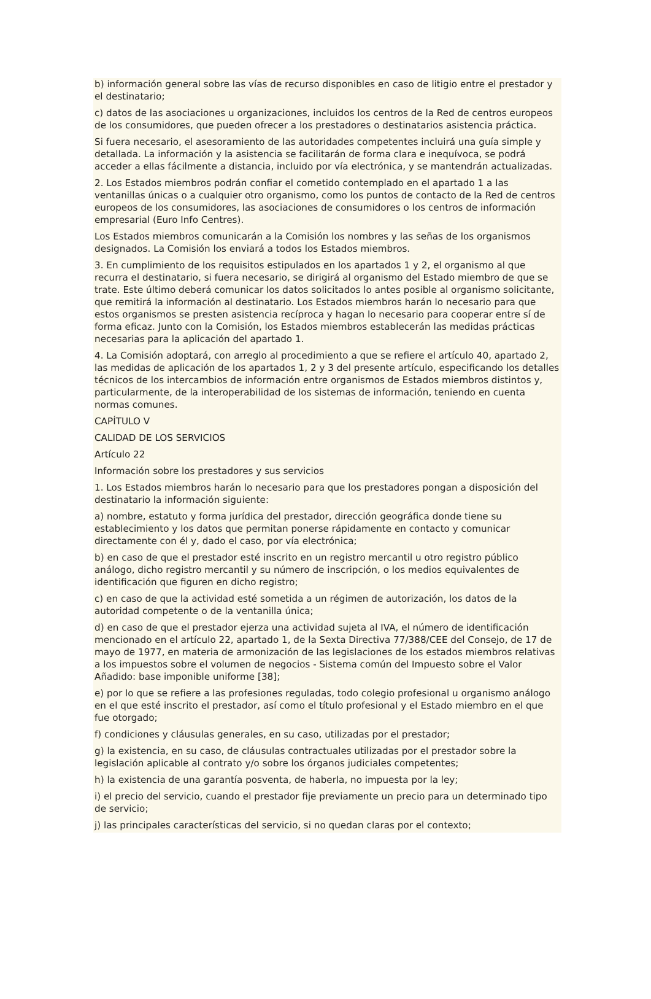b) información general sobre las vías de recurso disponibles en caso de litigio entre el prestador y el destinatario;
c) datos de las asociaciones u organizaciones, incluidos los centros de la Red de centros europeos de los consumidores, que pueden ofrecer a los prestadores o destinatarios asistencia práctica.
Si fuera necesario, el asesoramiento de las autoridades competentes incluirá una guía simple y detallada. La información y la asistencia se facilitarán de forma clara e inequívoca, se podrá acceder a ellas fácilmente a distancia, incluido por vía electrónica, y se mantendrán actualizadas.
2. Los Estados miembros podrán confiar el cometido contemplado en el apartado 1 a las ventanillas únicas o a cualquier otro organismo, como los puntos de contacto de la Red de centros europeos de los consumidores, las asociaciones de consumidores o los centros de información empresarial (Euro Info Centres).
Los Estados miembros comunicarán a la Comisión los nombres y las señas de los organismos designados. La Comisión los enviará a todos los Estados miembros.
3. En cumplimiento de los requisitos estipulados en los apartados 1 y 2, el organismo al que recurra el destinatario, si fuera necesario, se dirigirá al organismo del Estado miembro de que se trate. Este último deberá comunicar los datos solicitados lo antes posible al organismo solicitante, que remitirá la información al destinatario. Los Estados miembros harán lo necesario para que estos organismos se presten asistencia recíproca y hagan lo necesario para cooperar entre sí de forma eficaz. Junto con la Comisión, los Estados miembros establecerán las medidas prácticas necesarias para la aplicación del apartado 1.
4. La Comisión adoptará, con arreglo al procedimiento a que se refiere el artículo 40, apartado 2, las medidas de aplicación de los apartados 1, 2 y 3 del presente artículo, especificando los detalles técnicos de los intercambios de información entre organismos de Estados miembros distintos y, particularmente, de la interoperabilidad de los sistemas de información, teniendo en cuenta normas comunes.
CAPÍTULO V
CALIDAD DE LOS SERVICIOS
Artículo 22
Información sobre los prestadores y sus servicios
1. Los Estados miembros harán lo necesario para que los prestadores pongan a disposición del destinatario la información siguiente:
a) nombre, estatuto y forma jurídica del prestador, dirección geográfica donde tiene su establecimiento y los datos que permitan ponerse rápidamente en contacto y comunicar directamente con él y, dado el caso, por vía electrónica;
b) en caso de que el prestador esté inscrito en un registro mercantil u otro registro público análogo, dicho registro mercantil y su número de inscripción, o los medios equivalentes de identificación que figuren en dicho registro;
c) en caso de que la actividad esté sometida a un régimen de autorización, los datos de la autoridad competente o de la ventanilla única;
d) en caso de que el prestador ejerza una actividad sujeta al IVA, el número de identificación mencionado en el artículo 22, apartado 1, de la Sexta Directiva 77/388/CEE del Consejo, de 17 de mayo de 1977, en materia de armonización de las legislaciones de los estados miembros relativas a los impuestos sobre el volumen de negocios - Sistema común del Impuesto sobre el Valor Añadido: base imponible uniforme [38];
e) por lo que se refiere a las profesiones reguladas, todo colegio profesional u organismo análogo en el que esté inscrito el prestador, así como el título profesional y el Estado miembro en el que fue otorgado;
f) condiciones y cláusulas generales, en su caso, utilizadas por el prestador;
g) la existencia, en su caso, de cláusulas contractuales utilizadas por el prestador sobre la legislación aplicable al contrato y/o sobre los órganos judiciales competentes;
h) la existencia de una garantía posventa, de haberla, no impuesta por la ley;
i) el precio del servicio, cuando el prestador fije previamente un precio para un determinado tipo de servicio;
j) las principales características del servicio, si no quedan claras por el contexto;